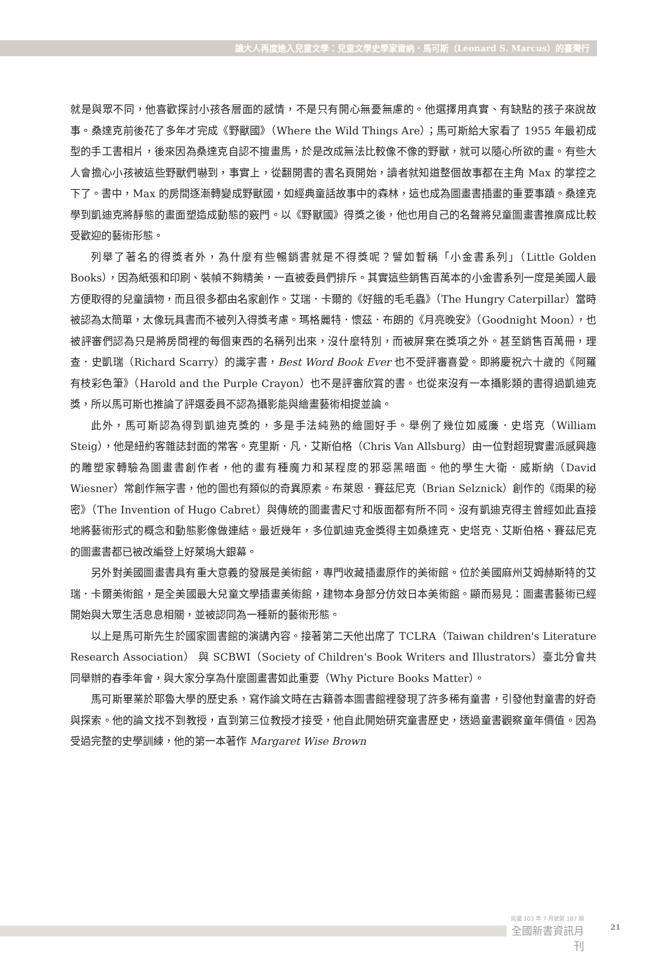讓大人再度進入兒童文學：兒童文學史學家雷納．馬可斯（Leonard S. Marcus）的臺灣行
就是與眾不同，他喜歡探討小孩各層面的感情，不是只有開心無憂無慮的。他選擇用真實、有缺點的孩子來說故事。桑達克前後花了多年才完成《野獸國》（Where the Wild Things Are）；馬可斯給大家看了 1955 年最初成型的手工書相片，後來因為桑達克自認不擅畫馬，於是改成無法比較像不像的野獸，就可以隨心所欲的畫。有些大人會擔心小孩被這些野獸們嚇到，事實上，從翻開書的書名頁開始，讀者就知道整個故事都在主角 Max 的掌控之下了。書中，Max 的房間逐漸轉變成野獸國，如經典童話故事中的森林，這也成為圖畫書插畫的重要事蹟。桑達克學到凱迪克將靜態的畫面塑造成動態的竅門。以《野獸國》得獎之後，他也用自己的名聲將兒童圖畫書推廣成比較受歡迎的藝術形態。
列舉了著名的得獎者外，為什麼有些暢銷書就是不得獎呢？譬如暫稱「小金書系列」（Little Golden Books），因為紙張和印刷、裝幀不夠精美，一直被委員們排斥。其實這些銷售百萬本的小金書系列一度是美國人最方便取得的兒童讀物，而且很多都由名家創作。艾瑞．卡爾的《好餓的毛毛蟲》（The Hungry Caterpillar）當時被認為太簡單，太像玩具書而不被列入得獎考慮。瑪格麗特．懷茲．布朗的《月亮晚安》（Goodnight Moon），也被評審們認為只是將房間裡的每個東西的名稱列出來，沒什麼特別，而被屏棄在獎項之外。甚至銷售百萬冊，理查．史凱瑞（Richard Scarry）的識字書，Best Word Book Ever 也不受評審喜愛。即將慶祝六十歲的《阿羅有枝彩色筆》（Harold and the Purple Crayon）也不是評審欣賞的書。也從來沒有一本攝影類的書得過凱迪克獎，所以馬可斯也推論了評選委員不認為攝影能與繪畫藝術相提並論。
此外，馬可斯認為得到凱迪克獎的，多是手法純熟的繪圖好手。舉例了幾位如威廉．史塔克（William Steig），他是紐約客雜誌封面的常客。克里斯．凡．艾斯伯格（Chris Van Allsburg）由一位對超現實畫派感興趣的雕塑家轉驗為圖畫書創作者，他的畫有種魔力和某程度的邪惡黑暗面。他的學生大衛．威斯納（David Wiesner）常創作無字書，他的圖也有類似的奇異原素。布萊恩．賽茲尼克（Brian Selznick）創作的《雨果的秘密》（The Invention of Hugo Cabret）與傳統的圖畫書尺寸和版面都有所不同。沒有凱迪克得主曾經如此直接地將藝術形式的概念和動態影像做連結。最近幾年，多位凱迪克金獎得主如桑達克、史塔克、艾斯伯格、賽茲尼克的圖畫書都已被改編登上好萊塢大銀幕。
另外對美國圖畫書具有重大意義的發展是美術館，專門收藏插畫原作的美術館。位於美國麻州艾姆赫斯特的艾瑞．卡爾美術館，是全美國最大兒童文學插畫美術館，建物本身部分仿效日本美術館。顯而易見：圖畫書藝術已經開始與大眾生活息息相關，並被認同為一種新的藝術形態。
以上是馬可斯先生於國家圖書館的演講內容。接著第二天他出席了 TCLRA（Taiwan children's Literature Research Association） 與 SCBWI（Society of Children's Book Writers and Illustrators）臺北分會共同舉辦的春季年會，與大家分享為什麼圖畫書如此重要（Why Picture Books Matter）。
馬可斯畢業於耶魯大學的歷史系，寫作論文時在古籍善本圖書館裡發現了許多稀有童書，引發他對童書的好奇與探索。他的論文找不到教授，直到第三位教授才接受，他自此開始研究童書歷史，透過童書觀察童年價值。因為受過完整的史學訓練，他的第一本著作 Margaret Wise Brown
民國 103 年 7 月號第 187 期
全國新書資訊月刊
21